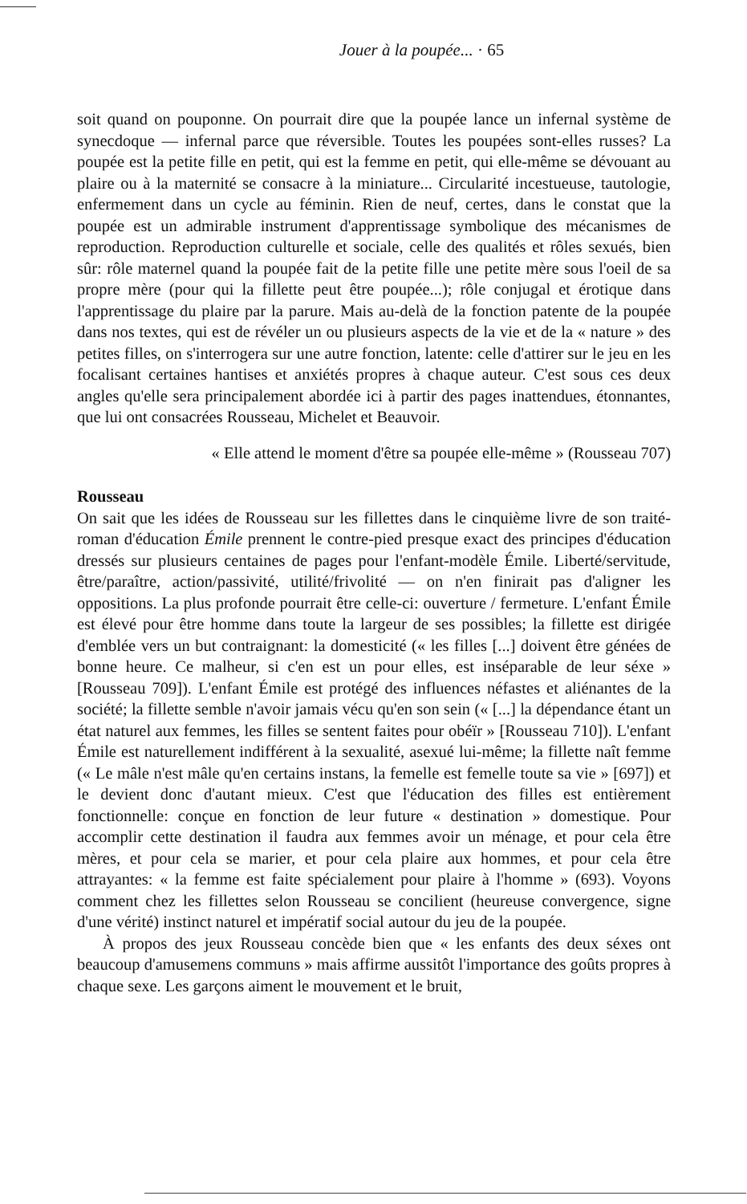Jouer à la poupée... · 65
soit quand on pouponne. On pourrait dire que la poupée lance un infernal système de synecdoque — infernal parce que réversible. Toutes les poupées sont-elles russes? La poupée est la petite fille en petit, qui est la femme en petit, qui elle-même se dévouant au plaire ou à la maternité se consacre à la miniature... Circularité incestueuse, tautologie, enfermement dans un cycle au féminin. Rien de neuf, certes, dans le constat que la poupée est un admirable instrument d'apprentissage symbolique des mécanismes de reproduction. Reproduction culturelle et sociale, celle des qualités et rôles sexués, bien sûr: rôle maternel quand la poupée fait de la petite fille une petite mère sous l'oeil de sa propre mère (pour qui la fillette peut être poupée...); rôle conjugal et érotique dans l'apprentissage du plaire par la parure. Mais au-delà de la fonction patente de la poupée dans nos textes, qui est de révéler un ou plusieurs aspects de la vie et de la « nature » des petites filles, on s'interrogera sur une autre fonction, latente: celle d'attirer sur le jeu en les focalisant certaines hantises et anxiétés propres à chaque auteur. C'est sous ces deux angles qu'elle sera principalement abordée ici à partir des pages inattendues, étonnantes, que lui ont consacrées Rousseau, Michelet et Beauvoir.
« Elle attend le moment d'être sa poupée elle-même » (Rousseau 707)
Rousseau
On sait que les idées de Rousseau sur les fillettes dans le cinquième livre de son traité-roman d'éducation Émile prennent le contre-pied presque exact des principes d'éducation dressés sur plusieurs centaines de pages pour l'enfant-modèle Émile. Liberté/servitude, être/paraître, action/passivité, utilité/frivolité — on n'en finirait pas d'aligner les oppositions. La plus profonde pourrait être celle-ci: ouverture / fermeture. L'enfant Émile est élevé pour être homme dans toute la largeur de ses possibles; la fillette est dirigée d'emblée vers un but contraignant: la domesticité (« les filles [...] doivent être génées de bonne heure. Ce malheur, si c'en est un pour elles, est inséparable de leur séxe » [Rousseau 709]). L'enfant Émile est protégé des influences néfastes et aliénantes de la société; la fillette semble n'avoir jamais vécu qu'en son sein (« [...] la dépendance étant un état naturel aux femmes, les filles se sentent faites pour obéïr » [Rousseau 710]). L'enfant Émile est naturellement indifférent à la sexualité, asexué lui-même; la fillette naît femme (« Le mâle n'est mâle qu'en certains instans, la femelle est femelle toute sa vie » [697]) et le devient donc d'autant mieux. C'est que l'éducation des filles est entièrement fonctionnelle: conçue en fonction de leur future « destination » domestique. Pour accomplir cette destination il faudra aux femmes avoir un ménage, et pour cela être mères, et pour cela se marier, et pour cela plaire aux hommes, et pour cela être attrayantes: « la femme est faite spécialement pour plaire à l'homme » (693). Voyons comment chez les fillettes selon Rousseau se concilient (heureuse convergence, signe d'une vérité) instinct naturel et impératif social autour du jeu de la poupée.
À propos des jeux Rousseau concède bien que « les enfants des deux séxes ont beaucoup d'amusemens communs » mais affirme aussitôt l'importance des goûts propres à chaque sexe. Les garçons aiment le mouvement et le bruit,